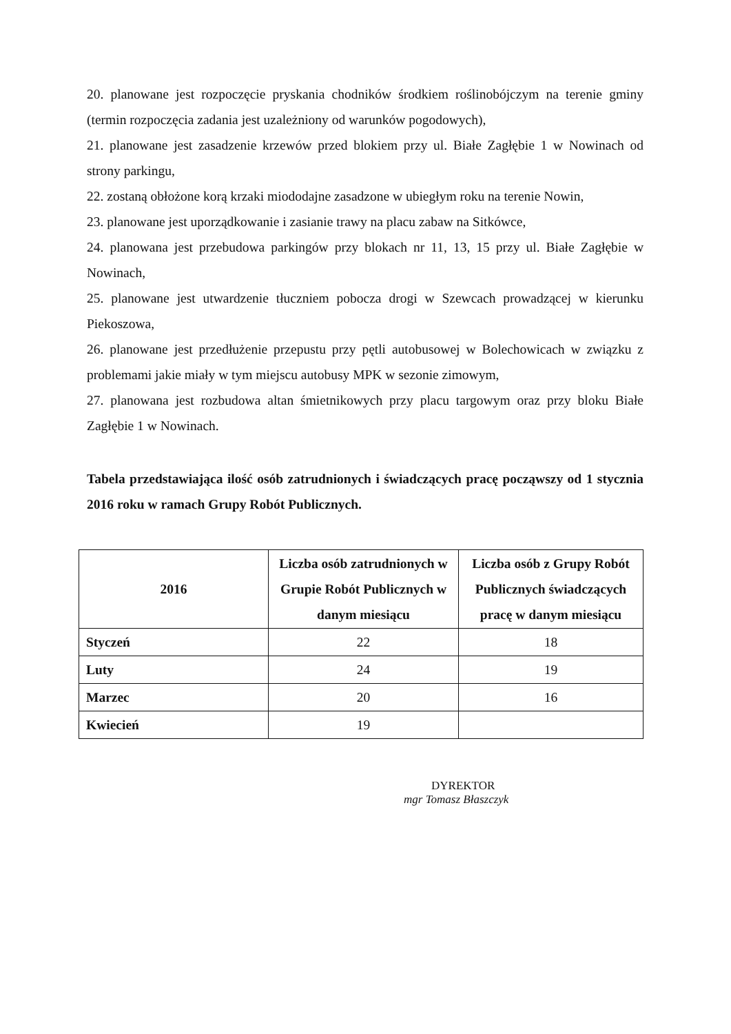20. planowane jest rozpoczęcie pryskania chodników środkiem roślinobójczym na terenie gminy (termin rozpoczęcia zadania jest uzależniony od warunków pogodowych),
21. planowane jest zasadzenie krzewów przed blokiem przy ul. Białe Zagłębie 1 w Nowinach od strony parkingu,
22. zostaną obłożone korą krzaki miododajne zasadzone w ubiegłym roku na terenie Nowin,
23. planowane jest uporządkowanie i zasianie trawy na placu zabaw na Sitkówce,
24. planowana jest przebudowa parkingów przy blokach nr 11, 13, 15 przy ul. Białe Zagłębie w Nowinach,
25. planowane jest utwardzenie tłuczniem pobocza drogi w Szewcach prowadzącej w kierunku Piekoszowa,
26. planowane jest przedłużenie przepustu przy pętli autobusowej w Bolechowicach w związku z problemami jakie miały w tym miejscu autobusy MPK w sezonie zimowym,
27. planowana jest rozbudowa altan śmietnikowych przy placu targowym oraz przy bloku Białe Zagłębie 1 w Nowinach.
Tabela przedstawiająca ilość osób zatrudnionych i świadczących pracę począwszy od 1 stycznia 2016 roku w ramach Grupy Robót Publicznych.
| 2016 | Liczba osób zatrudnionych w Grupie Robót Publicznych w danym miesiącu | Liczba osób z Grupy Robót Publicznych świadczących pracę w danym miesiącu |
| --- | --- | --- |
| Styczeń | 22 | 18 |
| Luty | 24 | 19 |
| Marzec | 20 | 16 |
| Kwiecień | 19 | |
DYREKTOR
mgr Tomasz Błaszczyk